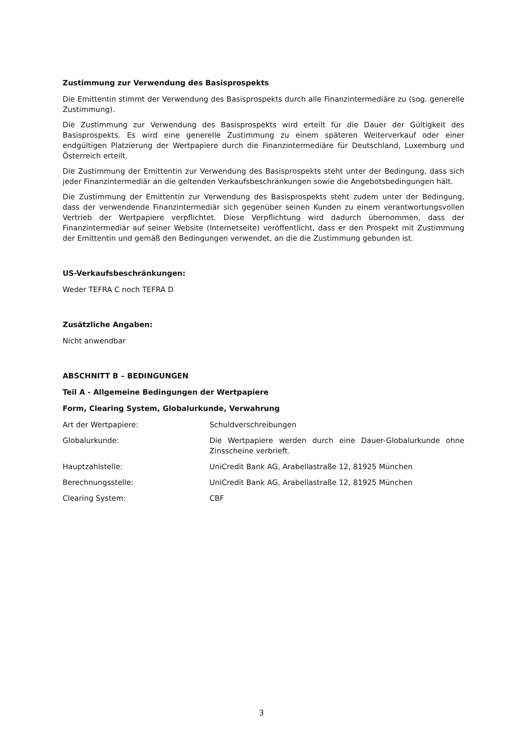Zustimmung zur Verwendung des Basisprospekts
Die Emittentin stimmt der Verwendung des Basisprospekts durch alle Finanzintermediäre zu (sog. generelle Zustimmung).
Die Zustimmung zur Verwendung des Basisprospekts wird erteilt für die Dauer der Gültigkeit des Basisprospekts. Es wird eine generelle Zustimmung zu einem späteren Weiterverkauf oder einer endgültigen Platzierung der Wertpapiere durch die Finanzintermediäre für Deutschland, Luxemburg und Österreich erteilt.
Die Zustimmung der Emittentin zur Verwendung des Basisprospekts steht unter der Bedingung, dass sich jeder Finanzintermediär an die geltenden Verkaufsbeschränkungen sowie die Angebotsbedingungen hält.
Die Zustimmung der Emittentin zur Verwendung des Basisprospekts steht zudem unter der Bedingung, dass der verwendende Finanzintermediär sich gegenüber seinen Kunden zu einem verantwortungsvollen Vertrieb der Wertpapiere verpflichtet. Diese Verpflichtung wird dadurch übernommen, dass der Finanzintermediär auf seiner Website (Internetseite) veröffentlicht, dass er den Prospekt mit Zustimmung der Emittentin und gemäß den Bedingungen verwendet, an die die Zustimmung gebunden ist.
US-Verkaufsbeschränkungen:
Weder TEFRA C noch TEFRA D
Zusätzliche Angaben:
Nicht anwendbar
ABSCHNITT B – BEDINGUNGEN
Teil A - Allgemeine Bedingungen der Wertpapiere
Form, Clearing System, Globalurkunde, Verwahrung
| Art der Wertpapiere: | Schuldverschreibungen |
| Globalurkunde: | Die Wertpapiere werden durch eine Dauer-Globalurkunde ohne Zinsscheine verbrieft. |
| Hauptzahlstelle: | UniCredit Bank AG, Arabellastraße 12, 81925 München |
| Berechnungsstelle: | UniCredit Bank AG, Arabellastraße 12, 81925 München |
| Clearing System: | CBF |
3